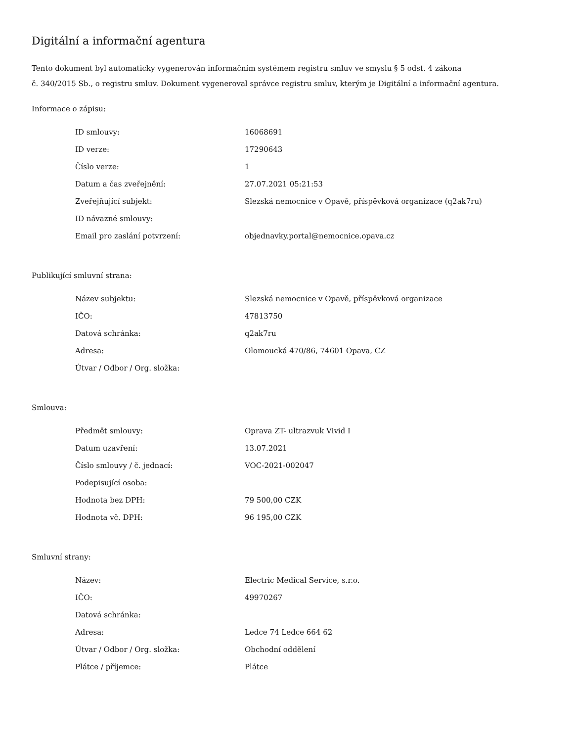Digitální a informační agentura
Tento dokument byl automaticky vygenerován informačním systémem registru smluv ve smyslu § 5 odst. 4 zákona
č. 340/2015 Sb., o registru smluv. Dokument vygeneroval správce registru smluv, kterým je Digitální a informační agentura.
Informace o zápisu:
| ID smlouvy: | 16068691 |
| ID verze: | 17290643 |
| Číslo verze: | 1 |
| Datum a čas zveřejnění: | 27.07.2021 05:21:53 |
| Zveřejňující subjekt: | Slezská nemocnice v Opavě, příspěvková organizace (q2ak7ru) |
| ID návazné smlouvy: | |
| Email pro zaslání potvrzení: | objednavky.portal@nemocnice.opava.cz |
Publikující smluvní strana:
| Název subjektu: | Slezská nemocnice v Opavě, příspěvková organizace |
| IČO: | 47813750 |
| Datová schránka: | q2ak7ru |
| Adresa: | Olomoucká 470/86, 74601 Opava, CZ |
| Útvar / Odbor / Org. složka: | |
Smlouva:
| Předmět smlouvy: | Oprava ZT- ultrazvuk Vivid I |
| Datum uzavření: | 13.07.2021 |
| Číslo smlouvy / č. jednací: | VOC-2021-002047 |
| Podepisující osoba: | |
| Hodnota bez DPH: | 79 500,00 CZK |
| Hodnota vč. DPH: | 96 195,00 CZK |
Smluvní strany:
| Název: | Electric Medical Service, s.r.o. |
| IČO: | 49970267 |
| Datová schránka: | |
| Adresa: | Ledce 74 Ledce 664 62 |
| Útvar / Odbor / Org. složka: | Obchodní oddělení |
| Plátce / příjemce: | Plátce |